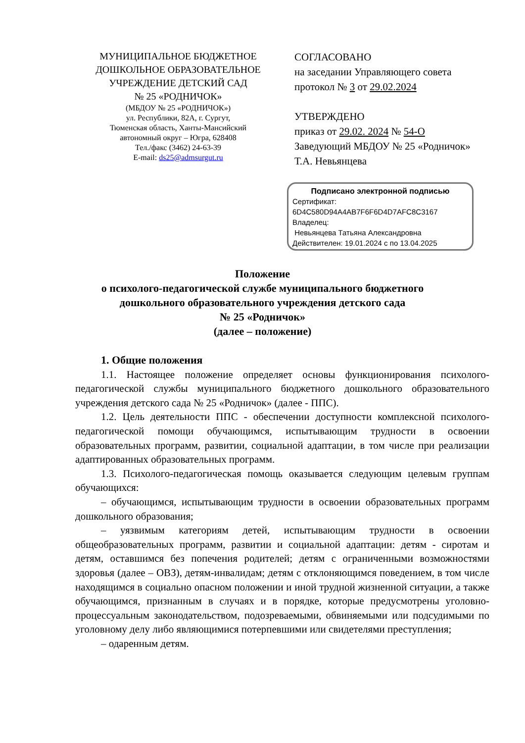МУНИЦИПАЛЬНОЕ БЮДЖЕТНОЕ
ДОШКОЛЬНОЕ ОБРАЗОВАТЕЛЬНОЕ
УЧРЕЖДЕНИЕ ДЕТСКИЙ САД
№ 25 «РОДНИЧОК»
(МБДОУ № 25 «РОДНИЧОК»)
ул. Республики, 82А, г. Сургут,
Тюменская область, Ханты-Мансийский
автономный округ – Югра, 628408
Тел./факс (3462) 24-63-39
E-mail: ds25@admsurgut.ru
СОГЛАСОВАНО
на заседании Управляющего совета
протокол № 3 от 29.02.2024
УТВЕРЖДЕНО
приказ от 29.02. 2024 № 54-О
Заведующий МБДОУ № 25 «Родничок»
Т.А. Невьянцева
Подписано электронной подписью
Сертификат:
6D4C580D94A4AB7F6F6D4D7AFC8C3167
Владелец:
Невьянцева Татьяна Александровна
Действителен: 19.01.2024 с по 13.04.2025
Положение
о психолого-педагогической службе муниципального бюджетного
дошкольного образовательного учреждения детского сада
№ 25 «Родничок»
(далее – положение)
1. Общие положения
1.1. Настоящее положение определяет основы функционирования психолого-педагогической службы муниципального бюджетного дошкольного образовательного учреждения детского сада № 25 «Родничок» (далее - ППС).
1.2. Цель деятельности ППС - обеспечении доступности комплексной психолого-педагогической помощи обучающимся, испытывающим трудности в освоении образовательных программ, развитии, социальной адаптации, в том числе при реализации адаптированных образовательных программ.
1.3. Психолого-педагогическая помощь оказывается следующим целевым группам обучающихся:
– обучающимся, испытывающим трудности в освоении образовательных программ дошкольного образования;
– уязвимым категориям детей, испытывающим трудности в освоении общеобразовательных программ, развитии и социальной адаптации: детям - сиротам и детям, оставшимся без попечения родителей; детям с ограниченными возможностями здоровья (далее – ОВЗ), детям-инвалидам; детям с отклоняющимся поведением, в том числе находящимся в социально опасном положении и иной трудной жизненной ситуации, а также обучающимся, признанным в случаях и в порядке, которые предусмотрены уголовно-процессуальным законодательством, подозреваемыми, обвиняемыми или подсудимыми по уголовному делу либо являющимися потерпевшими или свидетелями преступления;
– одаренным детям.